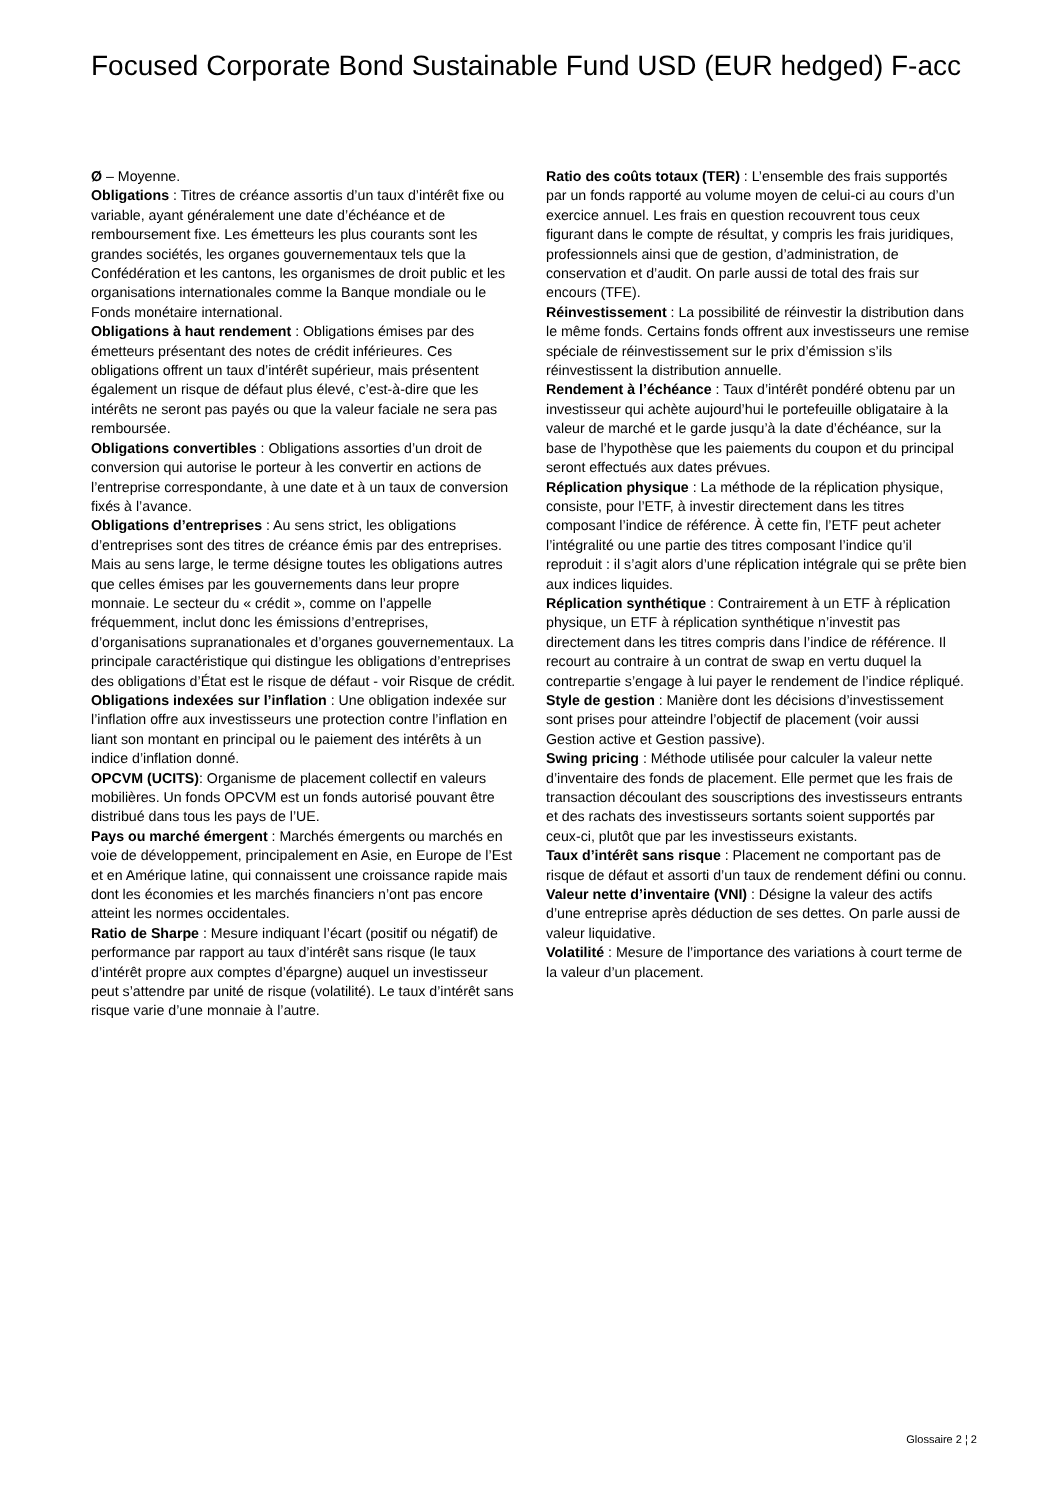Focused Corporate Bond Sustainable Fund USD (EUR hedged) F-acc
Ø – Moyenne.
Obligations : Titres de créance assortis d’un taux d’intérêt fixe ou variable, ayant généralement une date d’échéance et de remboursement fixe. Les émetteurs les plus courants sont les grandes sociétés, les organes gouvernementaux tels que la Confédération et les cantons, les organismes de droit public et les organisations internationales comme la Banque mondiale ou le Fonds monétaire international.
Obligations à haut rendement : Obligations émises par des émetteurs présentant des notes de crédit inférieures. Ces obligations offrent un taux d’intérêt supérieur, mais présentent également un risque de défaut plus élevé, c’est-à-dire que les intérêts ne seront pas payés ou que la valeur faciale ne sera pas remboursée.
Obligations convertibles : Obligations assorties d’un droit de conversion qui autorise le porteur à les convertir en actions de l’entreprise correspondante, à une date et à un taux de conversion fixés à l’avance.
Obligations d’entreprises : Au sens strict, les obligations d’entreprises sont des titres de créance émis par des entreprises. Mais au sens large, le terme désigne toutes les obligations autres que celles émises par les gouvernements dans leur propre monnaie. Le secteur du « crédit », comme on l’appelle fréquemment, inclut donc les émissions d’entreprises, d’organisations supranationales et d’organes gouvernementaux. La principale caractéristique qui distingue les obligations d’entreprises des obligations d’État est le risque de défaut - voir Risque de crédit.
Obligations indexées sur l’inflation : Une obligation indexée sur l’inflation offre aux investisseurs une protection contre l’inflation en liant son montant en principal ou le paiement des intérêts à un indice d’inflation donné.
OPCVM (UCITS): Organisme de placement collectif en valeurs mobilières. Un fonds OPCVM est un fonds autorisé pouvant être distribué dans tous les pays de l’UE.
Pays ou marché émergent : Marchés émergents ou marchés en voie de développement, principalement en Asie, en Europe de l’Est et en Amérique latine, qui connaissent une croissance rapide mais dont les économies et les marchés financiers n’ont pas encore atteint les normes occidentales.
Ratio de Sharpe : Mesure indiquant l’écart (positif ou négatif) de performance par rapport au taux d’intérêt sans risque (le taux d’intérêt propre aux comptes d’épargne) auquel un investisseur peut s’attendre par unité de risque (volatilité). Le taux d’intérêt sans risque varie d’une monnaie à l’autre.
Ratio des coûts totaux (TER) : L’ensemble des frais supportés par un fonds rapporté au volume moyen de celui-ci au cours d’un exercice annuel. Les frais en question recouvrent tous ceux figurant dans le compte de résultat, y compris les frais juridiques, professionnels ainsi que de gestion, d’administration, de conservation et d’audit. On parle aussi de total des frais sur encours (TFE).
Réinvestissement : La possibilité de réinvestir la distribution dans le même fonds. Certains fonds offrent aux investisseurs une remise spéciale de réinvestissement sur le prix d’émission s’ils réinvestissent la distribution annuelle.
Rendement à l’échéance : Taux d’intérêt pondéré obtenu par un investisseur qui achète aujourd’hui le portefeuille obligataire à la valeur de marché et le garde jusqu’à la date d’échéance, sur la base de l’hypothèse que les paiements du coupon et du principal seront effectués aux dates prévues.
Réplication physique : La méthode de la réplication physique, consiste, pour l’ETF, à investir directement dans les titres composant l’indice de référence. À cette fin, l’ETF peut acheter l’intégralité ou une partie des titres composant l’indice qu’il reproduit : il s’agit alors d’une réplication intégrale qui se prête bien aux indices liquides.
Réplication synthétique : Contrairement à un ETF à réplication physique, un ETF à réplication synthétique n’investit pas directement dans les titres compris dans l’indice de référence. Il recourt au contraire à un contrat de swap en vertu duquel la contrepartie s’engage à lui payer le rendement de l’indice répliqué.
Style de gestion : Manière dont les décisions d’investissement sont prises pour atteindre l’objectif de placement (voir aussi Gestion active et Gestion passive).
Swing pricing : Méthode utilisée pour calculer la valeur nette d’inventaire des fonds de placement. Elle permet que les frais de transaction découlant des souscriptions des investisseurs entrants et des rachats des investisseurs sortants soient supportés par ceux-ci, plutôt que par les investisseurs existants.
Taux d’intérêt sans risque : Placement ne comportant pas de risque de défaut et assorti d’un taux de rendement défini ou connu.
Valeur nette d’inventaire (VNI) : Désigne la valeur des actifs d’une entreprise après déduction de ses dettes. On parle aussi de valeur liquidative.
Volatilité : Mesure de l’importance des variations à court terme de la valeur d’un placement.
Glossaire 2 ¦ 2